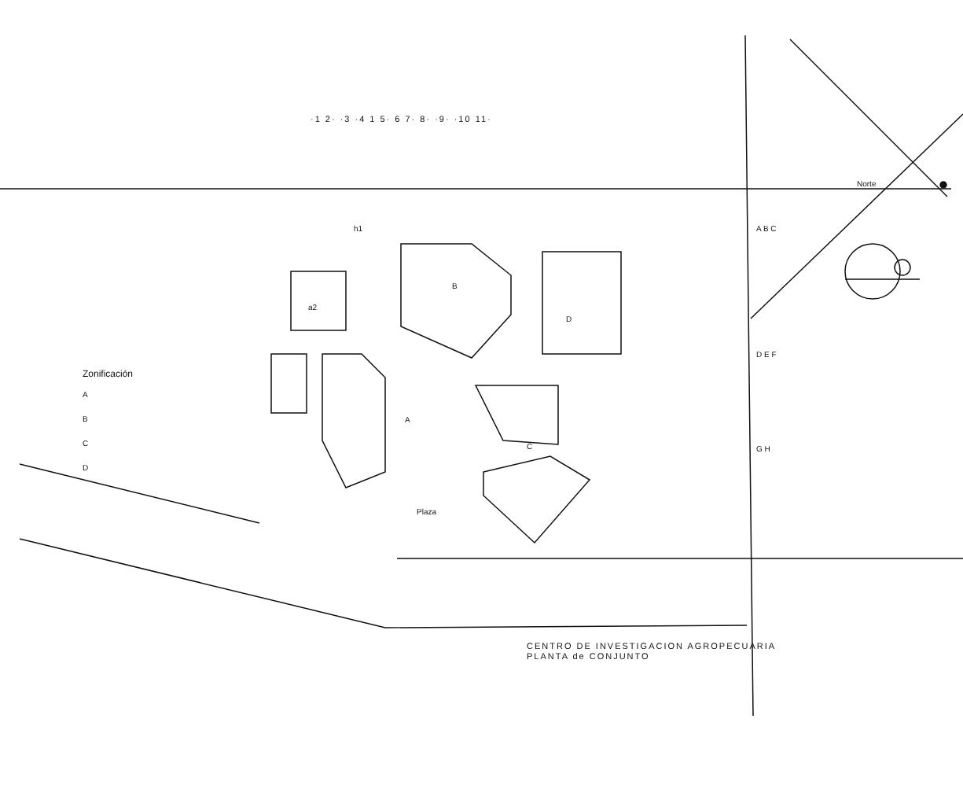·1 2· ·3 ·4 1 5· 6 7· 8· ·9· ·10 11·
Norte
h1
a2
B
D
A
C
Plaza
A B C
D E F
G H
Zonificación
A
B
C
D
CENTRO DE INVESTIGACION AGROPECUARIA
PLANTA de CONJUNTO